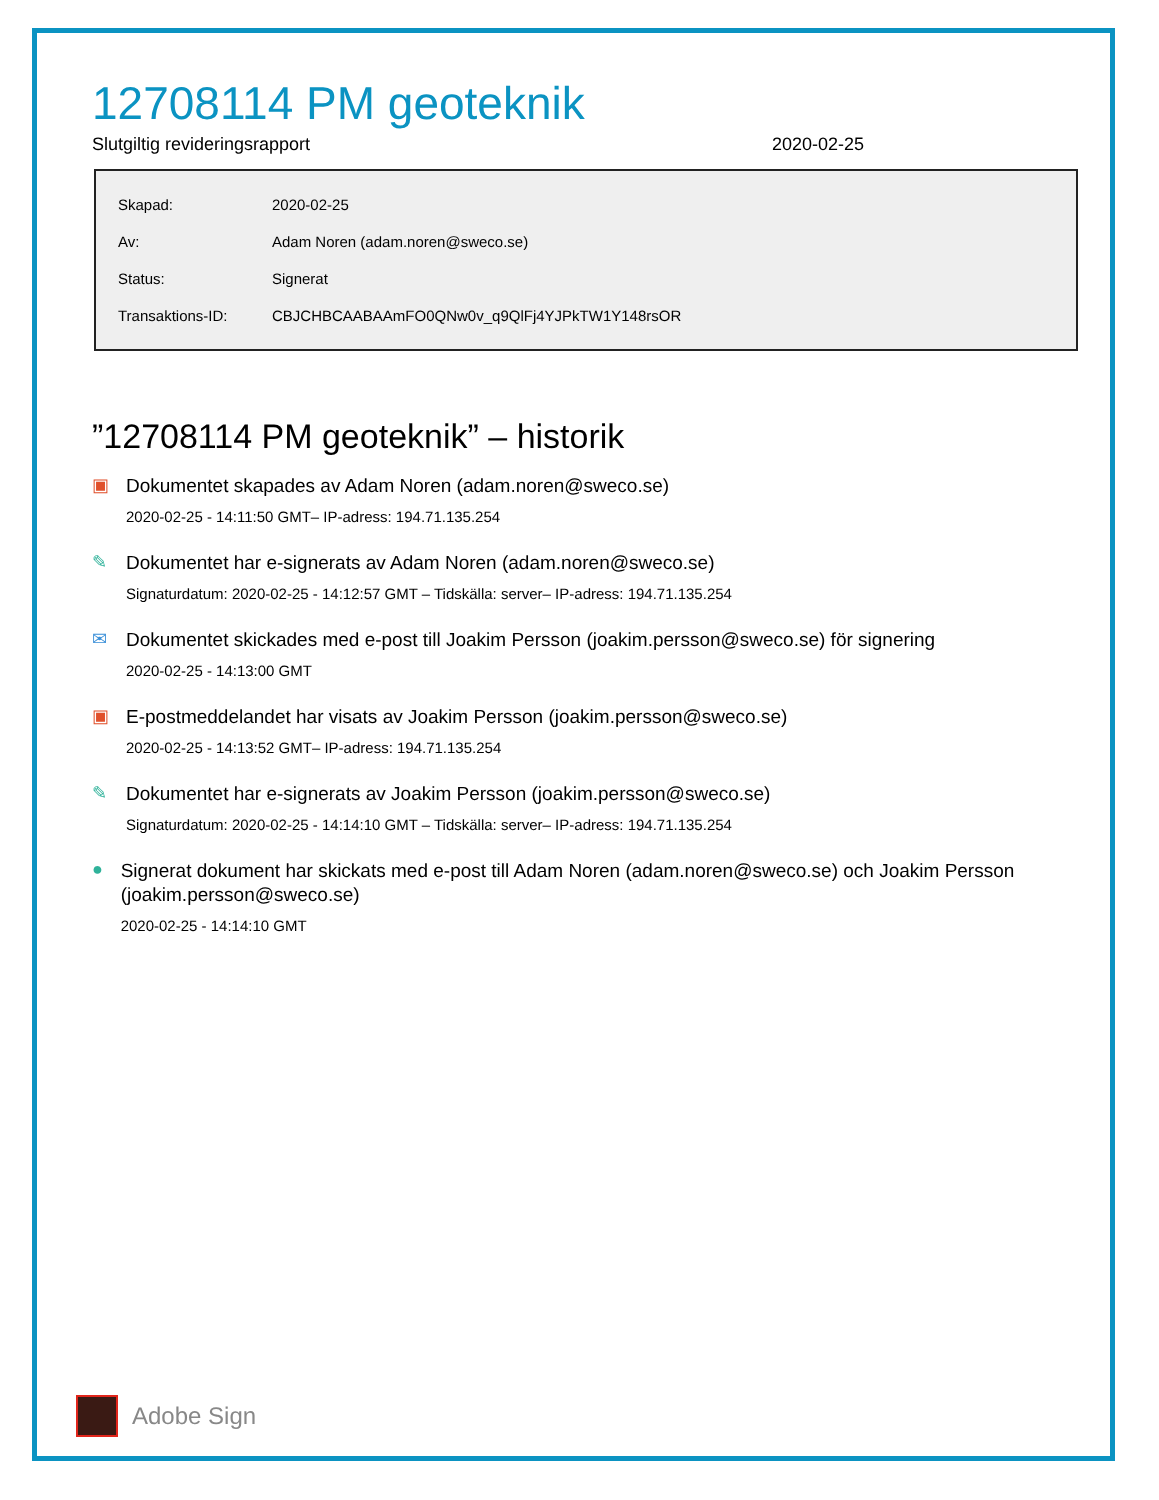12708114 PM geoteknik
Slutgiltig revideringsrapport 2020-02-25
| Skapad: | 2020-02-25 |
| Av: | Adam Noren (adam.noren@sweco.se) |
| Status: | Signerat |
| Transaktions-ID: | CBJCHBCAABAAmFO0QNw0v_q9QlFj4YJPkTW1Y148rsOR |
”12708114 PM geoteknik” – historik
▣
Dokumentet skapades av Adam Noren (adam.noren@sweco.se)
2020-02-25 - 14:11:50 GMT– IP-adress: 194.71.135.254
✎
Dokumentet har e-signerats av Adam Noren (adam.noren@sweco.se)
Signaturdatum: 2020-02-25 - 14:12:57 GMT – Tidskälla: server– IP-adress: 194.71.135.254
✉
Dokumentet skickades med e-post till Joakim Persson (joakim.persson@sweco.se) för signering
2020-02-25 - 14:13:00 GMT
▣
E-postmeddelandet har visats av Joakim Persson (joakim.persson@sweco.se)
2020-02-25 - 14:13:52 GMT– IP-adress: 194.71.135.254
✎
Dokumentet har e-signerats av Joakim Persson (joakim.persson@sweco.se)
Signaturdatum: 2020-02-25 - 14:14:10 GMT – Tidskälla: server– IP-adress: 194.71.135.254
●
Signerat dokument har skickats med e-post till Adam Noren (adam.noren@sweco.se) och Joakim Persson (joakim.persson@sweco.se)
2020-02-25 - 14:14:10 GMT
Adobe Sign